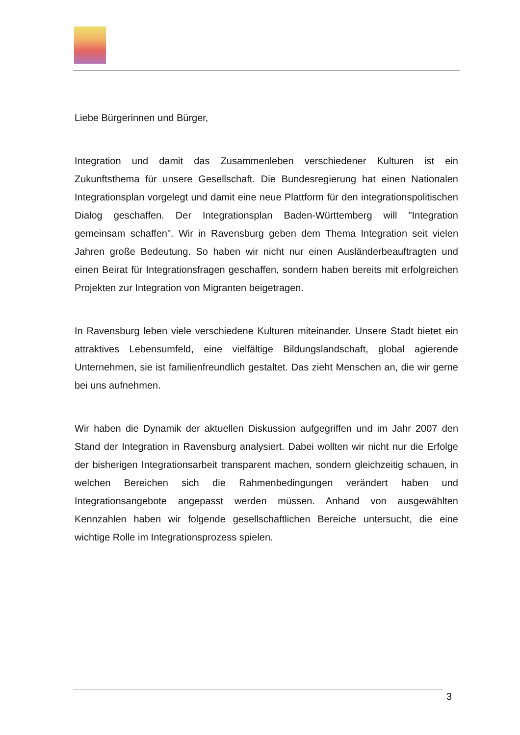Liebe Bürgerinnen und Bürger,
Integration und damit das Zusammenleben verschiedener Kulturen ist ein Zukunftsthema für unsere Gesellschaft. Die Bundesregierung hat einen Nationalen Integrationsplan vorgelegt und damit eine neue Plattform für den integrationspolitischen Dialog geschaffen. Der Integrationsplan Baden-Württemberg will "Integration gemeinsam schaffen". Wir in Ravensburg geben dem Thema Integration seit vielen Jahren große Bedeutung. So haben wir nicht nur einen Ausländerbeauftragten und einen Beirat für Integrationsfragen geschaffen, sondern haben bereits mit erfolgreichen Projekten zur Integration von Migranten beigetragen.
In Ravensburg leben viele verschiedene Kulturen miteinander. Unsere Stadt bietet ein attraktives Lebensumfeld, eine vielfältige Bildungslandschaft, global agierende Unternehmen, sie ist familienfreundlich gestaltet. Das zieht Menschen an, die wir gerne bei uns aufnehmen.
Wir haben die Dynamik der aktuellen Diskussion aufgegriffen und im Jahr 2007 den Stand der Integration in Ravensburg analysiert. Dabei wollten wir nicht nur die Erfolge der bisherigen Integrationsarbeit transparent machen, sondern gleichzeitig schauen, in welchen Bereichen sich die Rahmenbedingungen verändert haben und Integrationsangebote angepasst werden müssen. Anhand von ausgewählten Kennzahlen haben wir folgende gesellschaftlichen Bereiche untersucht, die eine wichtige Rolle im Integrationsprozess spielen.
3